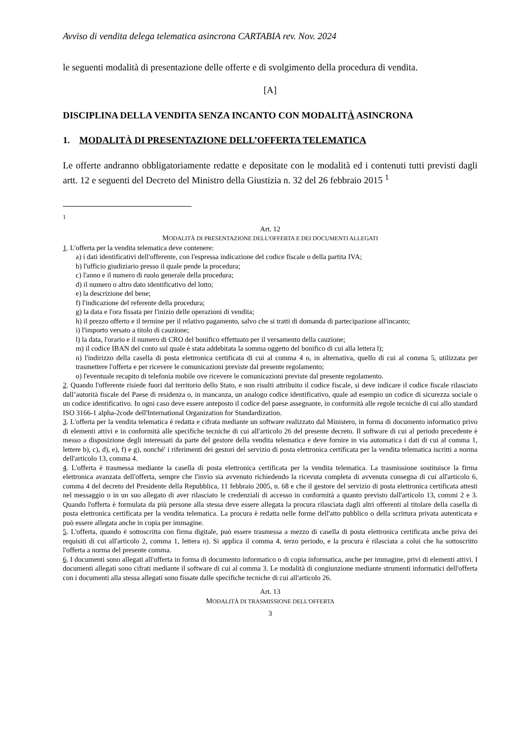Avviso di vendita delega telematica asincrona CARTABIA rev. Nov. 2024
le seguenti modalità di presentazione delle offerte e di svolgimento della procedura di vendita.
[A]
DISCIPLINA DELLA VENDITA SENZA INCANTO CON MODALITÀ ASINCRONA
1. MODALITÀ DI PRESENTAZIONE DELL’OFFERTA TELEMATICA
Le offerte andranno obbligatoriamente redatte e depositate con le modalità ed i contenuti tutti previsti dagli artt. 12 e seguenti del Decreto del Ministro della Giustizia n. 32 del 26 febbraio 2015 <sup>1</sup>
<sup>1</sup>
Art. 12
MODALITÀ DI PRESENTAZIONE DELL'OFFERTA E DEI DOCUMENTI ALLEGATI
1. L'offerta per la vendita telematica deve contenere:
a) i dati identificativi dell'offerente, con l'espressa indicazione del codice fiscale o della partita IVA;
b) l'ufficio giudiziario presso il quale pende la procedura;
c) l'anno e il numero di ruolo generale della procedura;
d) il numero o altro dato identificativo del lotto;
e) la descrizione del bene;
f) l'indicazione del referente della procedura;
g) la data e l'ora fissata per l'inizio delle operazioni di vendita;
h) il prezzo offerto e il termine per il relativo pagamento, salvo che si tratti di domanda di partecipazione all'incanto;
i) l'importo versato a titolo di cauzione;
l) la data, l'orario e il numero di CRO del bonifico effettuato per il versamento della cauzione;
m) il codice IBAN del conto sul quale è stata addebitata la somma oggetto del bonifico di cui alla lettera l);
n) l'indirizzo della casella di posta elettronica certificata di cui al comma 4 o, in alternativa, quello di cui al comma 5, utilizzata per trasmettere l'offerta e per ricevere le comunicazioni previste dal presente regolamento;
o) l'eventuale recapito di telefonia mobile ove ricevere le comunicazioni previste dal presente regolamento.
2. Quando l'offerente risiede fuori dal territorio dello Stato, e non risulti attribuito il codice fiscale, si deve indicare il codice fiscale rilasciato dall’autorità fiscale del Paese di residenza o, in mancanza, un analogo codice identificativo, quale ad esempio un codice di sicurezza sociale o un codice identificativo. In ogni caso deve essere anteposto il codice del paese assegnante, in conformità alle regole tecniche di cui allo standard ISO 3166-1 alpha-2code dell'International Organization for Standardization.
3. L'offerta per la vendita telematica è redatta e cifrata mediante un software realizzato dal Ministero, in forma di documento informatico privo di elementi attivi e in conformità alle specifiche tecniche di cui all'articolo 26 del presente decreto. Il software di cui al periodo precedente è messo a disposizione degli interessati da parte del gestore della vendita telematica e deve fornire in via automatica i dati di cui al comma 1, lettere b), c), d), e), f) e g), nonché' i riferimenti dei gestori del servizio di posta elettronica certificata per la vendita telematica iscritti a norma dell'articolo 13, comma 4.
4. L'offerta è trasmessa mediante la casella di posta elettronica certificata per la vendita telematica. La trasmissione sostituisce la firma elettronica avanzata dell'offerta, sempre che l'invio sia avvenuto richiedendo la ricevuta completa di avvenuta consegna di cui all'articolo 6, comma 4 del decreto del Presidente della Repubblica, 11 febbraio 2005, n. 68 e che il gestore del servizio di posta elettronica certificata attesti nel messaggio o in un suo allegato di aver rilasciato le credenziali di accesso in conformità a quanto previsto dall'articolo 13, commi 2 e 3. Quando l'offerta è formulata da più persone alla stessa deve essere allegata la procura rilasciata dagli altri offerenti al titolare della casella di posta elettronica certificata per la vendita telematica. La procura è redatta nelle forme dell'atto pubblico o della scrittura privata autenticata e può essere allegata anche in copia per immagine.
5. L'offerta, quando è sottoscritta con firma digitale, può essere trasmessa a mezzo di casella di posta elettronica certificata anche priva dei requisiti di cui all'articolo 2, comma 1, lettera n). Si applica il comma 4, terzo periodo, e la procura è rilasciata a colui che ha sottoscritto l'offerta a norma del presente comma.
6. I documenti sono allegati all'offerta in forma di documento informatico o di copia informatica, anche per immagine, privi di elementi attivi. I documenti allegati sono cifrati mediante il software di cui al comma 3. Le modalità di congiunzione mediante strumenti informatici dell'offerta con i documenti alla stessa allegati sono fissate dalle specifiche tecniche di cui all'articolo 26.
Art. 13
MODALITÀ DI TRASMISSIONE DELL'OFFERTA
3